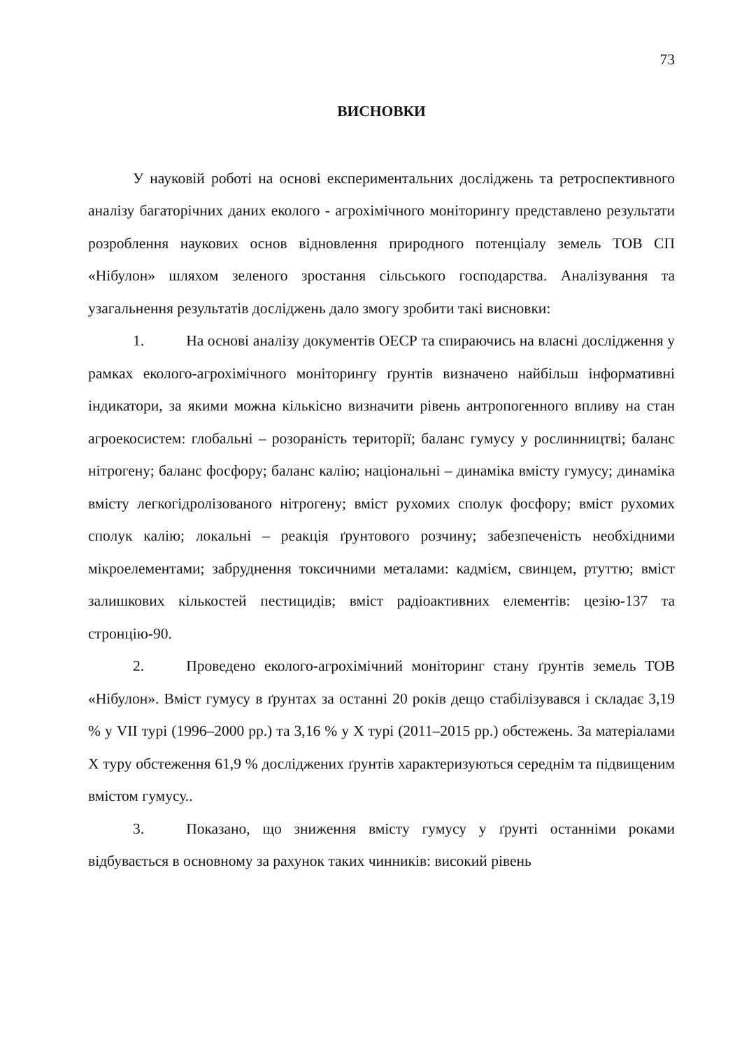73
ВИСНОВКИ
У науковій роботі на основі експериментальних досліджень та ретроспективного аналізу багаторічних даних еколого - агрохімічного моніторингу представлено результати розроблення наукових основ відновлення природного потенціалу земель ТОВ СП «Нібулон» шляхом зеленого зростання сільського господарства. Аналізування та узагальнення результатів досліджень дало змогу зробити такі висновки:
1. На основі аналізу документів ОЕСР та спираючись на власні дослідження у рамках еколого-агрохімічного моніторингу ґрунтів визначено найбільш інформативні індикатори, за якими можна кількісно визначити рівень антропогенного впливу на стан агроекосистем: глобальні – розораність території; баланс гумусу у рослинництві; баланс нітрогену; баланс фосфору; баланс калію; національні – динаміка вмісту гумусу; динаміка вмісту легкогідролізованого нітрогену; вміст рухомих сполук фосфору; вміст рухомих сполук калію; локальні – реакція ґрунтового розчину; забезпеченість необхідними мікроелементами; забруднення токсичними металами: кадмієм, свинцем, ртуттю; вміст залишкових кількостей пестицидів; вміст радіоактивних елементів: цезію-137 та стронцію-90.
2. Проведено еколого-агрохімічний моніторинг стану ґрунтів земель ТОВ «Нібулон». Вміст гумусу в ґрунтах за останні 20 років дещо стабілізувався і складає 3,19 % у VII турі (1996–2000 рр.) та 3,16 % у Х турі (2011–2015 рр.) обстежень. За матеріалами Х туру обстеження 61,9 % досліджених ґрунтів характеризуються середнім та підвищеним вмістом гумусу..
3. Показано, що зниження вмісту гумусу у ґрунті останніми роками відбувається в основному за рахунок таких чинників: високий рівень